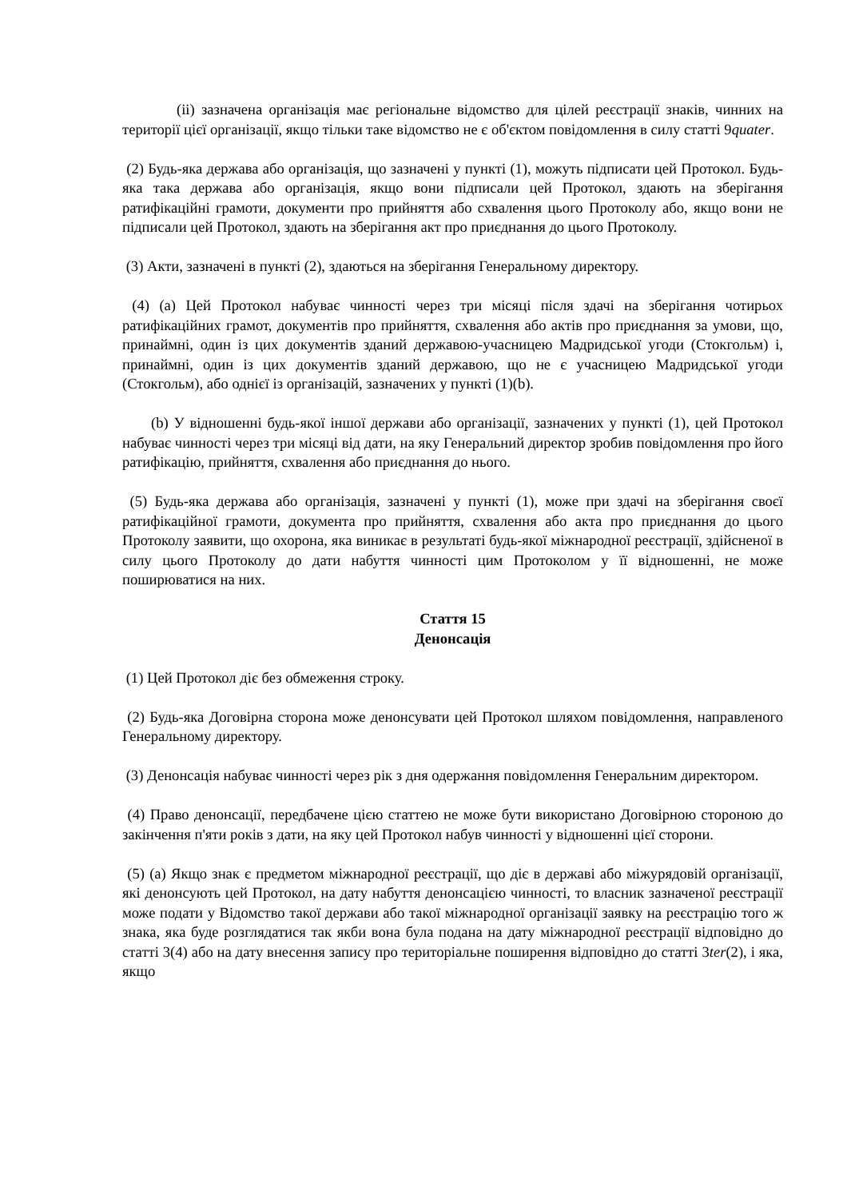(ii) зазначена організація має регіональне відомство для цілей реєстрації знаків, чинних на території цієї організації, якщо тільки таке відомство не є об'єктом повідомлення в силу статті 9quater.
(2) Будь-яка держава або організація, що зазначені у пункті (1), можуть підписати цей Протокол. Будь-яка така держава або організація, якщо вони підписали цей Протокол, здають на зберігання ратифікаційні грамоти, документи про прийняття або схвалення цього Протоколу або, якщо вони не підписали цей Протокол, здають на зберігання акт про приєднання до цього Протоколу.
(3) Акти, зазначені в пункті (2), здаються на зберігання Генеральному директору.
(4) (a) Цей Протокол набуває чинності через три місяці після здачі на зберігання чотирьох ратифікаційних грамот, документів про прийняття, схвалення або актів про приєднання за умови, що, принаймні, один із цих документів зданий державою-учасницею Мадридської угоди (Стокгольм) і, принаймні, один із цих документів зданий державою, що не є учасницею Мадридської угоди (Стокгольм), або однієї із організацій, зазначених у пункті (1)(b).
(b) У відношенні будь-якої іншої держави або організації, зазначених у пункті (1), цей Протокол набуває чинності через три місяці від дати, на яку Генеральний директор зробив повідомлення про його ратифікацію, прийняття, схвалення або приєднання до нього.
(5) Будь-яка держава або організація, зазначені у пункті (1), може при здачі на зберігання своєї ратифікаційної грамоти, документа про прийняття, схвалення або акта про приєднання до цього Протоколу заявити, що охорона, яка виникає в результаті будь-якої міжнародної реєстрації, здійсненої в силу цього Протоколу до дати набуття чинності цим Протоколом у її відношенні, не може поширюватися на них.
Стаття 15
Денонсація
(1) Цей Протокол діє без обмеження строку.
(2) Будь-яка Договірна сторона може денонсувати цей Протокол шляхом повідомлення, направленого Генеральному директору.
(3) Денонсація набуває чинності через рік з дня одержання повідомлення Генеральним директором.
(4) Право денонсації, передбачене цією статтею не може бути використано Договірною стороною до закінчення п'яти років з дати, на яку цей Протокол набув чинності у відношенні цієї сторони.
(5) (a) Якщо знак є предметом міжнародної реєстрації, що діє в державі або міжурядовій організації, які денонсують цей Протокол, на дату набуття денонсацією чинності, то власник зазначеної реєстрації може подати у Відомство такої держави або такої міжнародної організації заявку на реєстрацію того ж знака, яка буде розглядатися так якби вона була подана на дату міжнародної реєстрації відповідно до статті 3(4) або на дату внесення запису про територіальне поширення відповідно до статті 3ter(2), і яка, якщо